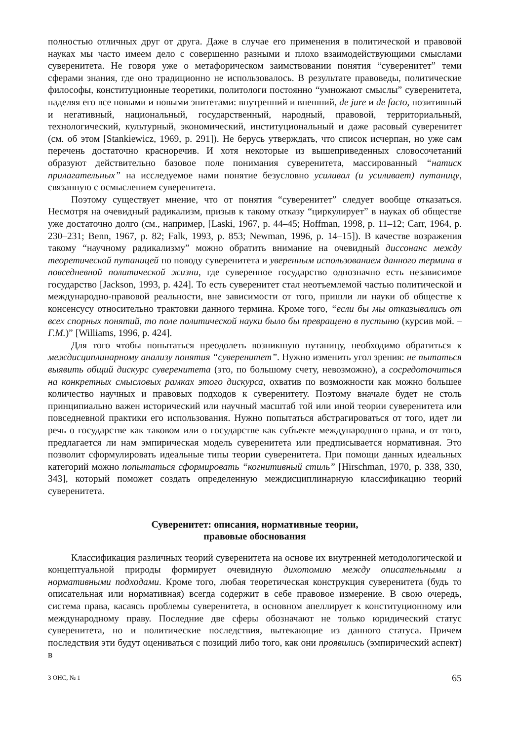полностью отличных друг от друга. Даже в случае его применения в политической и правовой науках мы часто имеем дело с совершенно разными и плохо взаимодействующими смыслами суверенитета. Не говоря уже о метафорическом заимствовании понятия “суверенитет” теми сферами знания, где оно традиционно не использовалось. В результате правоведы, политические философы, конституционные теоретики, политологи постоянно “умножают смыслы” суверенитета, наделяя его все новыми и новыми эпитетами: внутренний и внешний, de jure и de facto, позитивный и негативный, национальный, государственный, народный, правовой, территориальный, технологический, культурный, экономический, институциональный и даже расовый суверенитет (см. об этом [Stankiewicz, 1969, p. 291]). Не берусь утверждать, что список исчерпан, но уже сам перечень достаточно красноречив. И хотя некоторые из вышеприведенных словосочетаний образуют действительно базовое поле понимания суверенитета, массированный “натиск прилагательных” на исследуемое нами понятие безусловно усиливал (и усиливает) путаницу, связанную с осмыслением суверенитета.
Поэтому существует мнение, что от понятия “суверенитет” следует вообще отказаться. Несмотря на очевидный радикализм, призыв к такому отказу “циркулирует” в науках об обществе уже достаточно долго (см., например, [Laski, 1967, p. 44–45; Hoffman, 1998, p. 11–12; Carr, 1964, p. 230–231; Benn, 1967, p. 82; Falk, 1993, p. 853; Newman, 1996, p. 14–15]). В качестве возражения такому “научному радикализму” можно обратить внимание на очевидный диссонанс между теоретической путаницей по поводу суверенитета и уверенным использованием данного термина в повседневной политической жизни, где суверенное государство однозначно есть независимое государство [Jackson, 1993, p. 424]. То есть суверенитет стал неотъемлемой частью политической и международно-правовой реальности, вне зависимости от того, пришли ли науки об обществе к консенсусу относительно трактовки данного термина. Кроме того, “если бы мы отказывались от всех спорных понятий, то поле политической науки было бы превращено в пустыню (курсив мой. – Г.М.)” [Williams, 1996, p. 424].
Для того чтобы попытаться преодолеть возникшую путаницу, необходимо обратиться к междисциплинарному анализу понятия “суверенитет”. Нужно изменить угол зрения: не пытаться выявить общий дискурс суверенитета (это, по большому счету, невозможно), а сосредоточиться на конкретных смысловых рамках этого дискурса, охватив по возможности как можно большее количество научных и правовых подходов к суверенитету. Поэтому вначале будет не столь принципиально важен исторический или научный масштаб той или иной теории суверенитета или повседневной практики его использования. Нужно попытаться абстрагироваться от того, идет ли речь о государстве как таковом или о государстве как субъекте международного права, и от того, предлагается ли нам эмпирическая модель суверенитета или предписывается нормативная. Это позволит сформулировать идеальные типы теории суверенитета. При помощи данных идеальных категорий можно попытаться сформировать “когнитивный стиль” [Hirschman, 1970, p. 338, 330, 343], который поможет создать определенную междисциплинарную классификацию теорий суверенитета.
Суверенитет: описания, нормативные теории,
правовые обоснования
Классификация различных теорий суверенитета на основе их внутренней методологической и концептуальной природы формирует очевидную дихотомию между описательными и нормативными подходами. Кроме того, любая теоретическая конструкция суверенитета (будь то описательная или нормативная) всегда содержит в себе правовое измерение. В свою очередь, система права, касаясь проблемы суверенитета, в основном апеллирует к конституционному или международному праву. Последние две сферы обозначают не только юридический статус суверенитета, но и политические последствия, вытекающие из данного статуса. Причем последствия эти будут оцениваться с позиций либо того, как они проявились (эмпирический аспект) в
3 ОНС, № 1 65